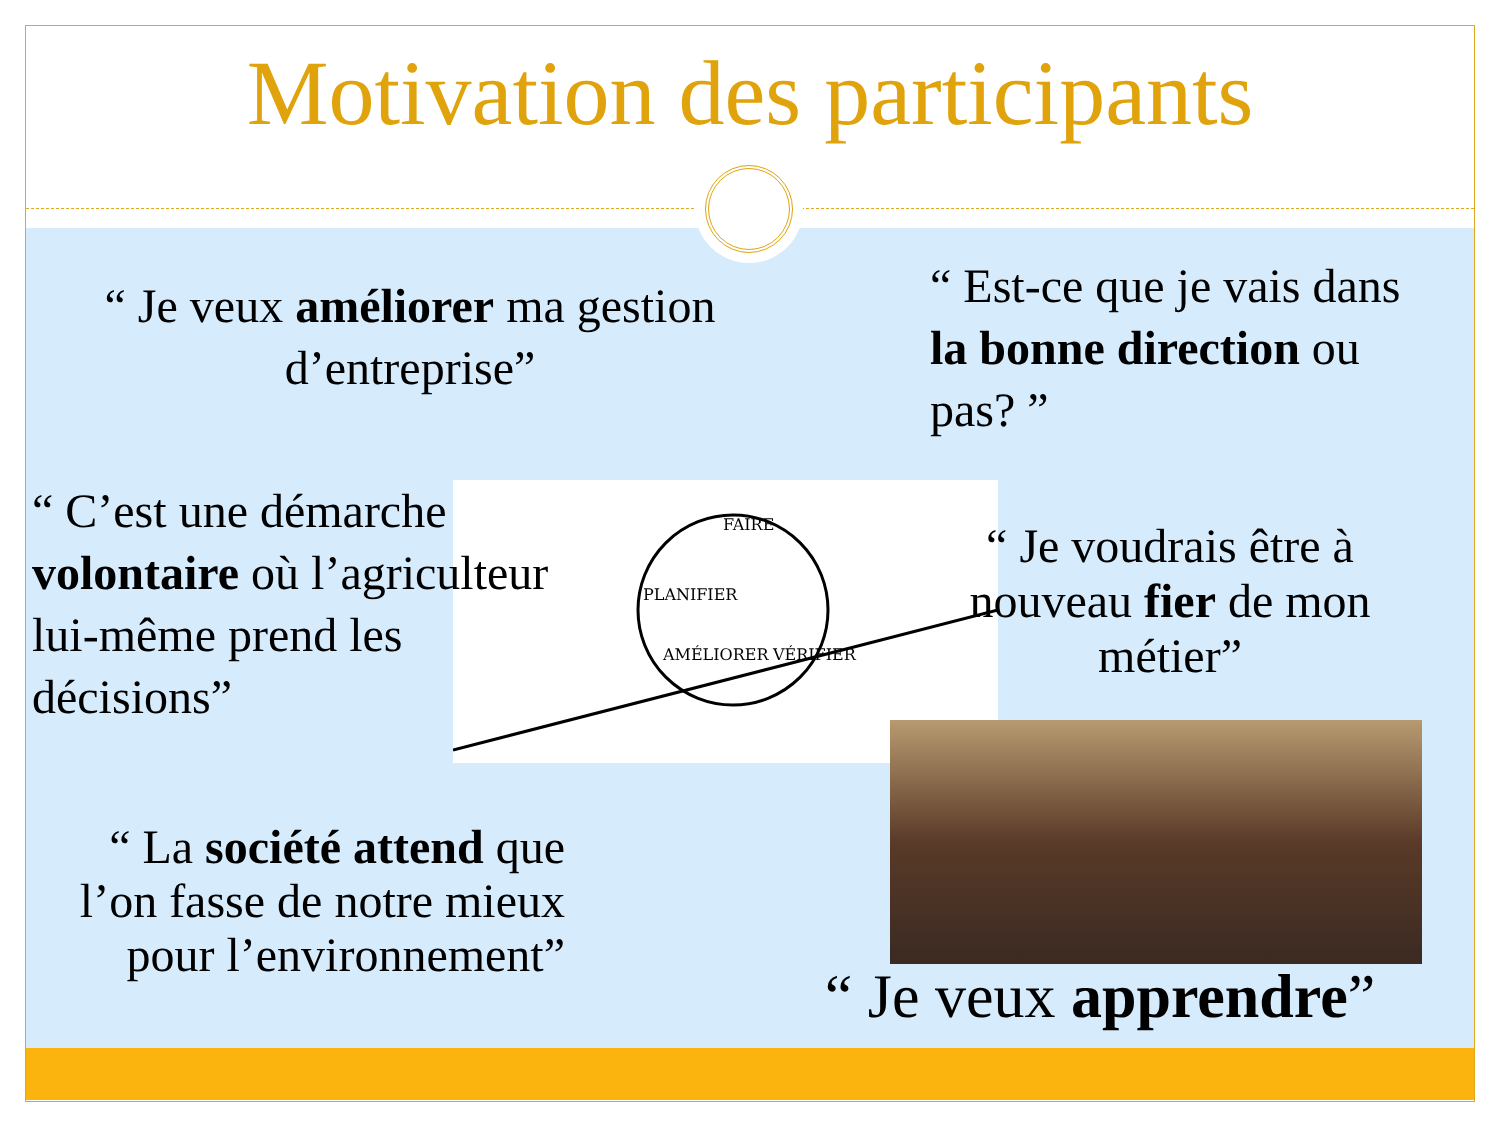Motivation des participants
FAIRE
PLANIFIER
AMÉLIORER
VÉRIFIER
“ Je veux améliorer ma gestion d’entreprise”
“ Est-ce que je vais dans la bonne direction ou pas? ”
“ C’est une démarche volontaire où l’agriculteur lui-même prend les décisions”
“ Je voudrais être à nouveau fier de mon métier”
“ La société attend que l’on fasse de notre mieux pour l’environnement”
“ Je veux apprendre”